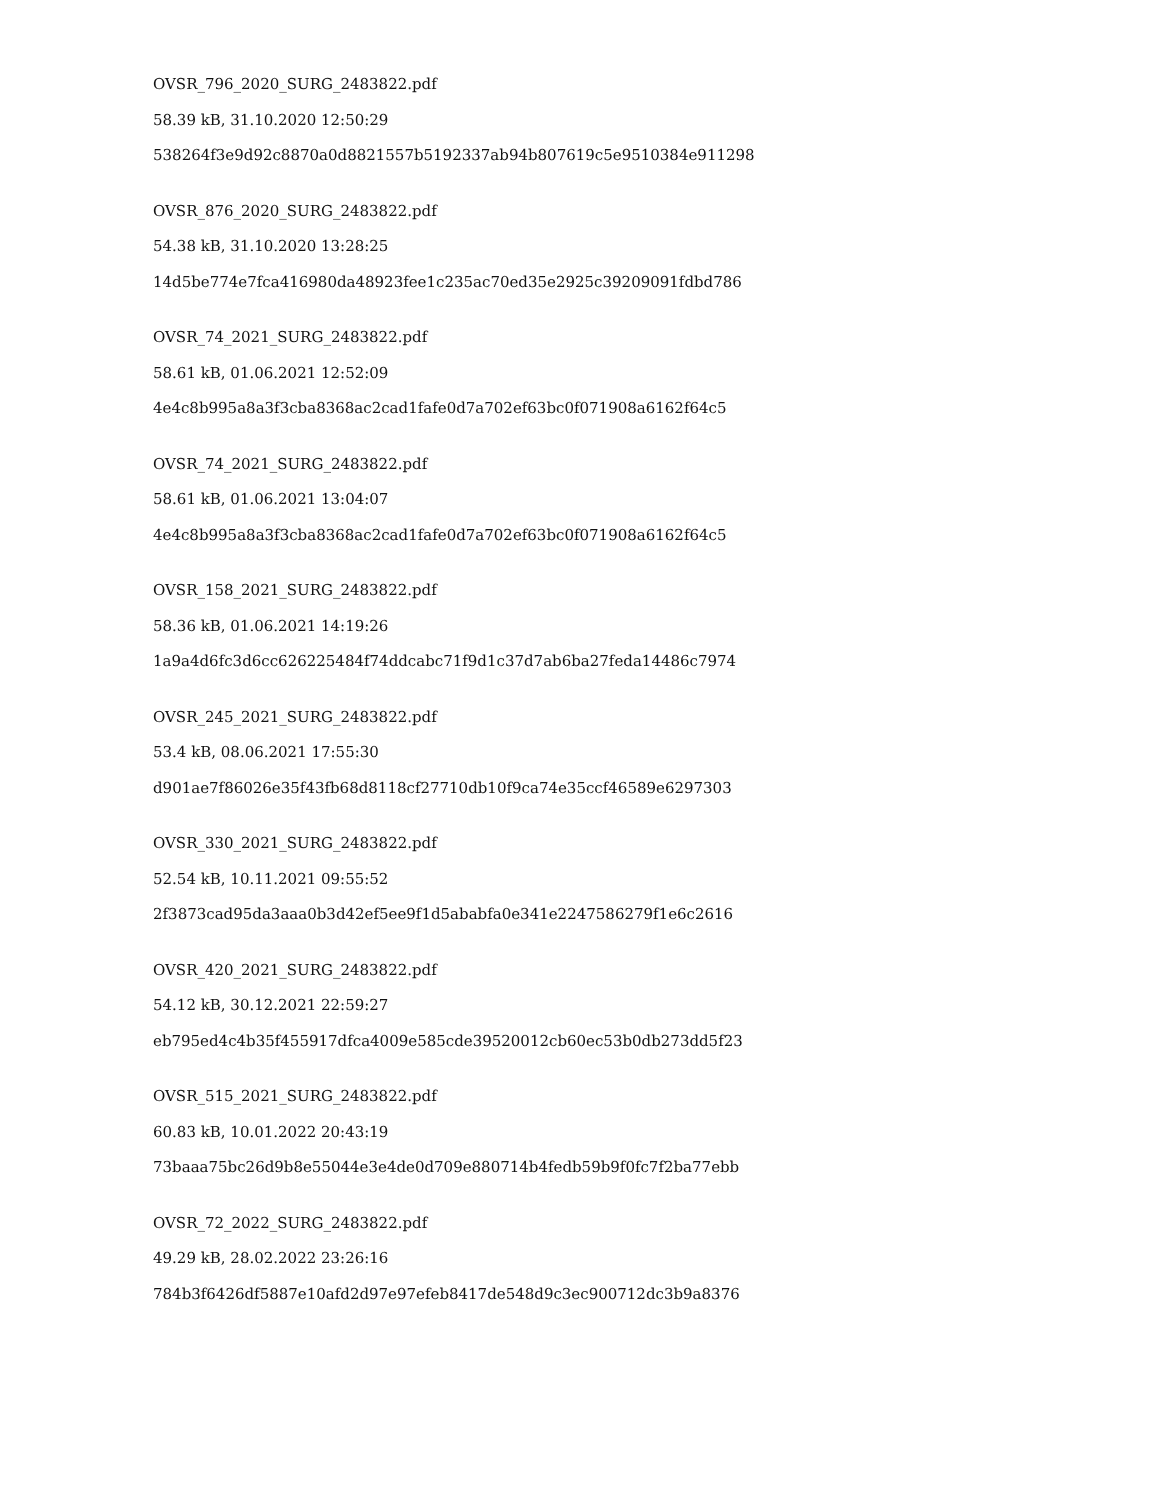OVSR_796_2020_SURG_2483822.pdf
58.39 kB, 31.10.2020 12:50:29
538264f3e9d92c8870a0d8821557b5192337ab94b807619c5e9510384e911298
OVSR_876_2020_SURG_2483822.pdf
54.38 kB, 31.10.2020 13:28:25
14d5be774e7fca416980da48923fee1c235ac70ed35e2925c39209091fdbd786
OVSR_74_2021_SURG_2483822.pdf
58.61 kB, 01.06.2021 12:52:09
4e4c8b995a8a3f3cba8368ac2cad1fafe0d7a702ef63bc0f071908a6162f64c5
OVSR_74_2021_SURG_2483822.pdf
58.61 kB, 01.06.2021 13:04:07
4e4c8b995a8a3f3cba8368ac2cad1fafe0d7a702ef63bc0f071908a6162f64c5
OVSR_158_2021_SURG_2483822.pdf
58.36 kB, 01.06.2021 14:19:26
1a9a4d6fc3d6cc626225484f74ddcabc71f9d1c37d7ab6ba27feda14486c7974
OVSR_245_2021_SURG_2483822.pdf
53.4 kB, 08.06.2021 17:55:30
d901ae7f86026e35f43fb68d8118cf27710db10f9ca74e35ccf46589e6297303
OVSR_330_2021_SURG_2483822.pdf
52.54 kB, 10.11.2021 09:55:52
2f3873cad95da3aaa0b3d42ef5ee9f1d5ababfa0e341e2247586279f1e6c2616
OVSR_420_2021_SURG_2483822.pdf
54.12 kB, 30.12.2021 22:59:27
eb795ed4c4b35f455917dfca4009e585cde39520012cb60ec53b0db273dd5f23
OVSR_515_2021_SURG_2483822.pdf
60.83 kB, 10.01.2022 20:43:19
73baaa75bc26d9b8e55044e3e4de0d709e880714b4fedb59b9f0fc7f2ba77ebb
OVSR_72_2022_SURG_2483822.pdf
49.29 kB, 28.02.2022 23:26:16
784b3f6426df5887e10afd2d97e97efeb8417de548d9c3ec900712dc3b9a8376